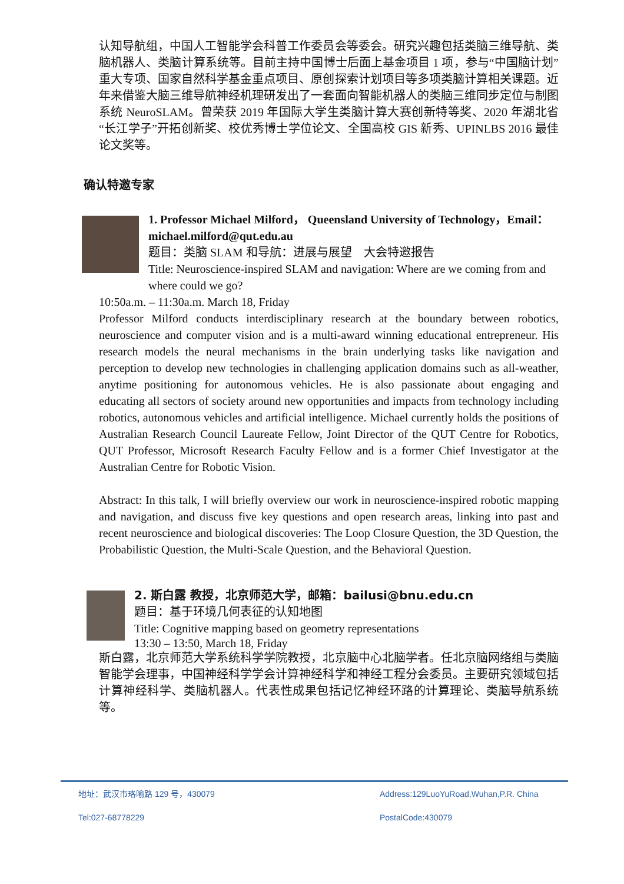认知导航组，中国人工智能学会科普工作委员会等委会。研究兴趣包括类脑三维导航、类脑机器人、类脑计算系统等。目前主持中国博士后面上基金项目 1 项，参与“中国脑计划”重大专项、国家自然科学基金重点项目、原创探索计划项目等多项类脑计算相关课题。近年来借鉴大脑三维导航神经机理研发出了一套面向智能机器人的类脑三维同步定位与制图系统 NeuroSLAM。曾荣获 2019 年国际大学生类脑计算大赛创新特等奖、2020 年湖北省“长江学子”开拓创新奖、校优秀博士学位论文、全国高校 GIS 新秀、UPINLBS 2016 最佳论文奖等。
确认特邀专家
1. Professor Michael Milford， Queensland University of Technology，Email：michael.milford@qut.edu.au
题目：类脑 SLAM 和导航：进展与展望　大会特邀报告
Title: Neuroscience-inspired SLAM and navigation: Where are we coming from and where could we go?
10:50a.m. – 11:30a.m. March 18, Friday
Professor Milford conducts interdisciplinary research at the boundary between robotics, neuroscience and computer vision and is a multi-award winning educational entrepreneur. His research models the neural mechanisms in the brain underlying tasks like navigation and perception to develop new technologies in challenging application domains such as all-weather, anytime positioning for autonomous vehicles. He is also passionate about engaging and educating all sectors of society around new opportunities and impacts from technology including robotics, autonomous vehicles and artificial intelligence. Michael currently holds the positions of Australian Research Council Laureate Fellow, Joint Director of the QUT Centre for Robotics, QUT Professor, Microsoft Research Faculty Fellow and is a former Chief Investigator at the Australian Centre for Robotic Vision.
Abstract: In this talk, I will briefly overview our work in neuroscience-inspired robotic mapping and navigation, and discuss five key questions and open research areas, linking into past and recent neuroscience and biological discoveries: The Loop Closure Question, the 3D Question, the Probabilistic Question, the Multi-Scale Question, and the Behavioral Question.
2. 斯白露 教授，北京师范大学，邮箱：bailusi@bnu.edu.cn
题目：基于环境几何表征的认知地图
Title: Cognitive mapping based on geometry representations
13:30 – 13:50, March 18, Friday
斯白露，北京师范大学系统科学学院教授，北京脑中心北脑学者。任北京脑网络组与类脑智能学会理事，中国神经科学学会计算神经科学和神经工程分会委员。主要研究领域包括计算神经科学、类脑机器人。代表性成果包括记忆神经环路的计算理论、类脑导航系统等。
地址：武汉市珞喻路 129 号，430079 Address:129LuoYuRoad,Wuhan,P.R. China
Tel:027-68778229 PostalCode:430079